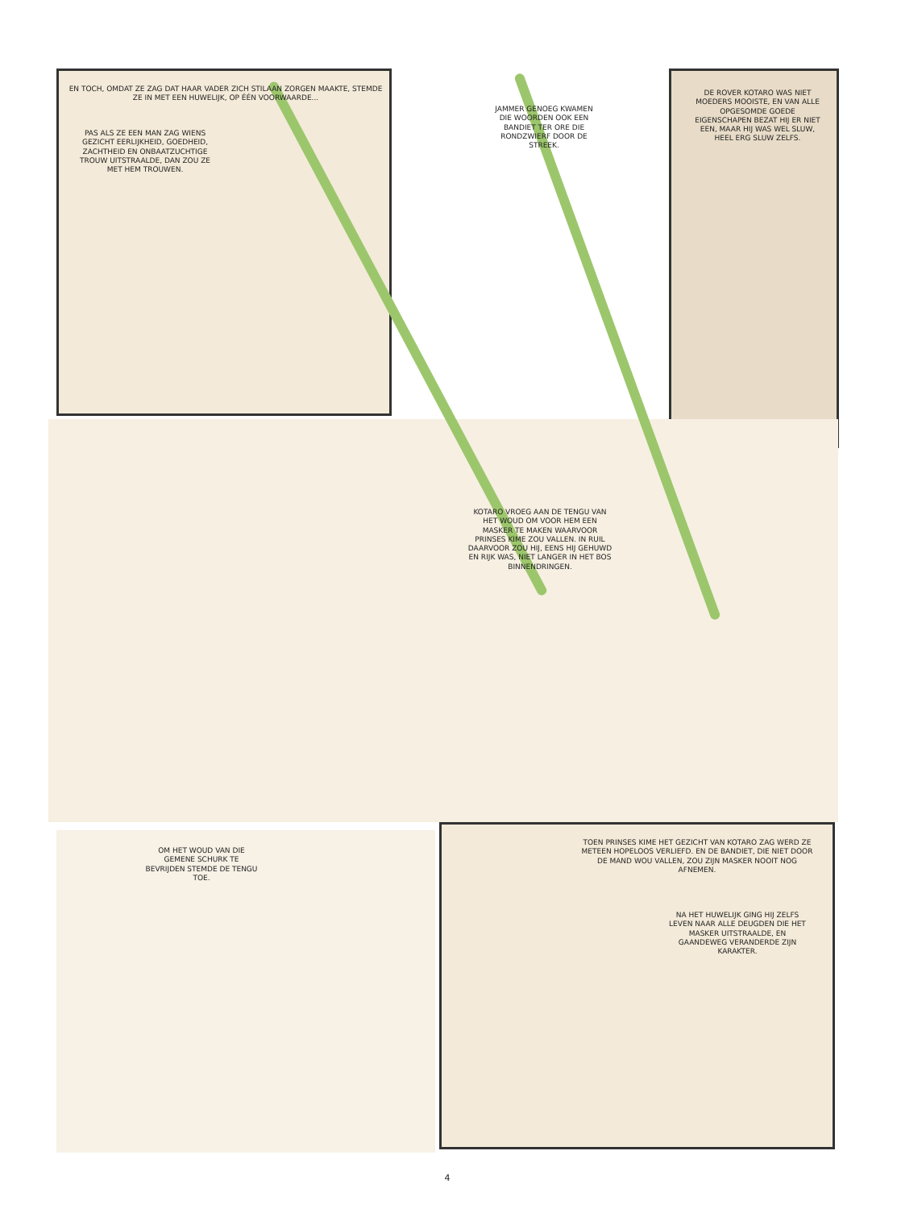EN TOCH, OMDAT ZE ZAG DAT HAAR VADER ZICH STILAAN ZORGEN MAAKTE, STEMDE ZE IN MET EEN HUWELIJK, OP ÉÉN VOORWAARDE...
PAS ALS ZE EEN MAN ZAG WIENS GEZICHT EERLIJKHEID, GOEDHEID, ZACHTHEID EN ONBAATZUCHTIGE TROUW UITSTRAALDE, DAN ZOU ZE MET HEM TROUWEN.
JAMMER GENOEG KWAMEN DIE WOORDEN OOK EEN BANDIET TER ORE DIE RONDZWIERF DOOR DE STREEK.
DE ROVER KOTARO WAS NIET MOEDERS MOOISTE, EN VAN ALLE OPGESOMDE GOEDE EIGENSCHAPEN BEZAT HIJ ER NIET EEN, MAAR HIJ WAS WEL SLUW, HEEL ERG SLUW ZELFS.
KOTARO VROEG AAN DE TENGU VAN HET WOUD OM VOOR HEM EEN MASKER TE MAKEN WAARVOOR PRINSES KIME ZOU VALLEN. IN RUIL DAARVOOR ZOU HIJ, EENS HIJ GEHUWD EN RIJK WAS, NIET LANGER IN HET BOS BINNENDRINGEN.
OM HET WOUD VAN DIE GEMENE SCHURK TE BEVRIJDEN STEMDE DE TENGU TOE.
TOEN PRINSES KIME HET GEZICHT VAN KOTARO ZAG WERD ZE METEEN HOPELOOS VERLIEFD. EN DE BANDIET, DIE NIET DOOR DE MAND WOU VALLEN, ZOU ZIJN MASKER NOOIT NOG AFNEMEN.
NA HET HUWELIJK GING HIJ ZELFS LEVEN NAAR ALLE DEUGDEN DIE HET MASKER UITSTRAALDE, EN GAANDEWEG VERANDERDE ZIJN KARAKTER.
4